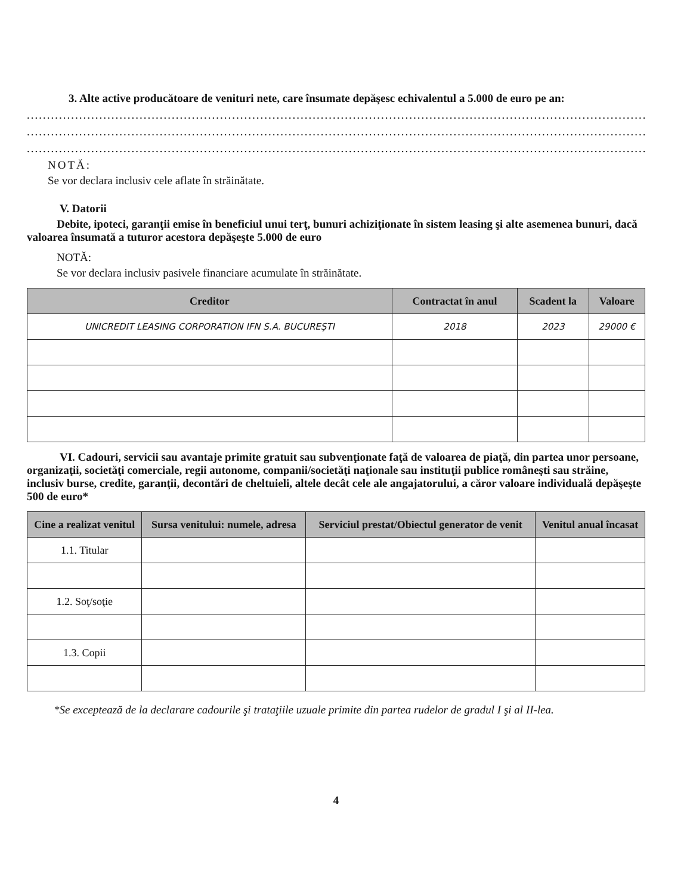3. Alte active producătoare de venituri nete, care însumate depăşesc echivalentul a 5.000 de euro pe an:
......................................................................................................................................................................................
......................................................................................................................................................................................
......................................................................................................................................................................................
NOTĂ:
Se vor declara inclusiv cele aflate în străinătate.
V. Datorii
Debite, ipoteci, garanţii emise în beneficiul unui terţ, bunuri achiziţionate în sistem leasing şi alte asemenea bunuri, dacă valoarea însumată a tuturor acestora depăşeşte 5.000 de euro
NOTĂ:
Se vor declara inclusiv pasivele financiare acumulate în străinătate.
| Creditor | Contractat în anul | Scadent la | Valoare |
| --- | --- | --- | --- |
| UNICREDIT LEASING CORPORATION IFN S.A. BUCUREŞTI | 2018 | 2023 | 29000 € |
VI. Cadouri, servicii sau avantaje primite gratuit sau subvenţionate faţă de valoarea de piaţă, din partea unor persoane, organizaţii, societăţi comerciale, regii autonome, companii/societăţi naţionale sau instituţii publice româneşti sau străine, inclusiv burse, credite, garanţii, decontări de cheltuieli, altele decât cele ale angajatorului, a căror valoare individuală depăşeşte 500 de euro*
| Cine a realizat venitul | Sursa venitului: numele, adresa | Serviciul prestat/Obiectul generator de venit | Venitul anual încasat |
| --- | --- | --- | --- |
| 1.1. Titular | | | |
| 1.2. Soţ/soţie | | | |
| 1.3. Copii | | | |
*Se exceptează de la declarare cadourile şi trataţiile uzuale primite din partea rudelor de gradul I şi al II-lea.
4